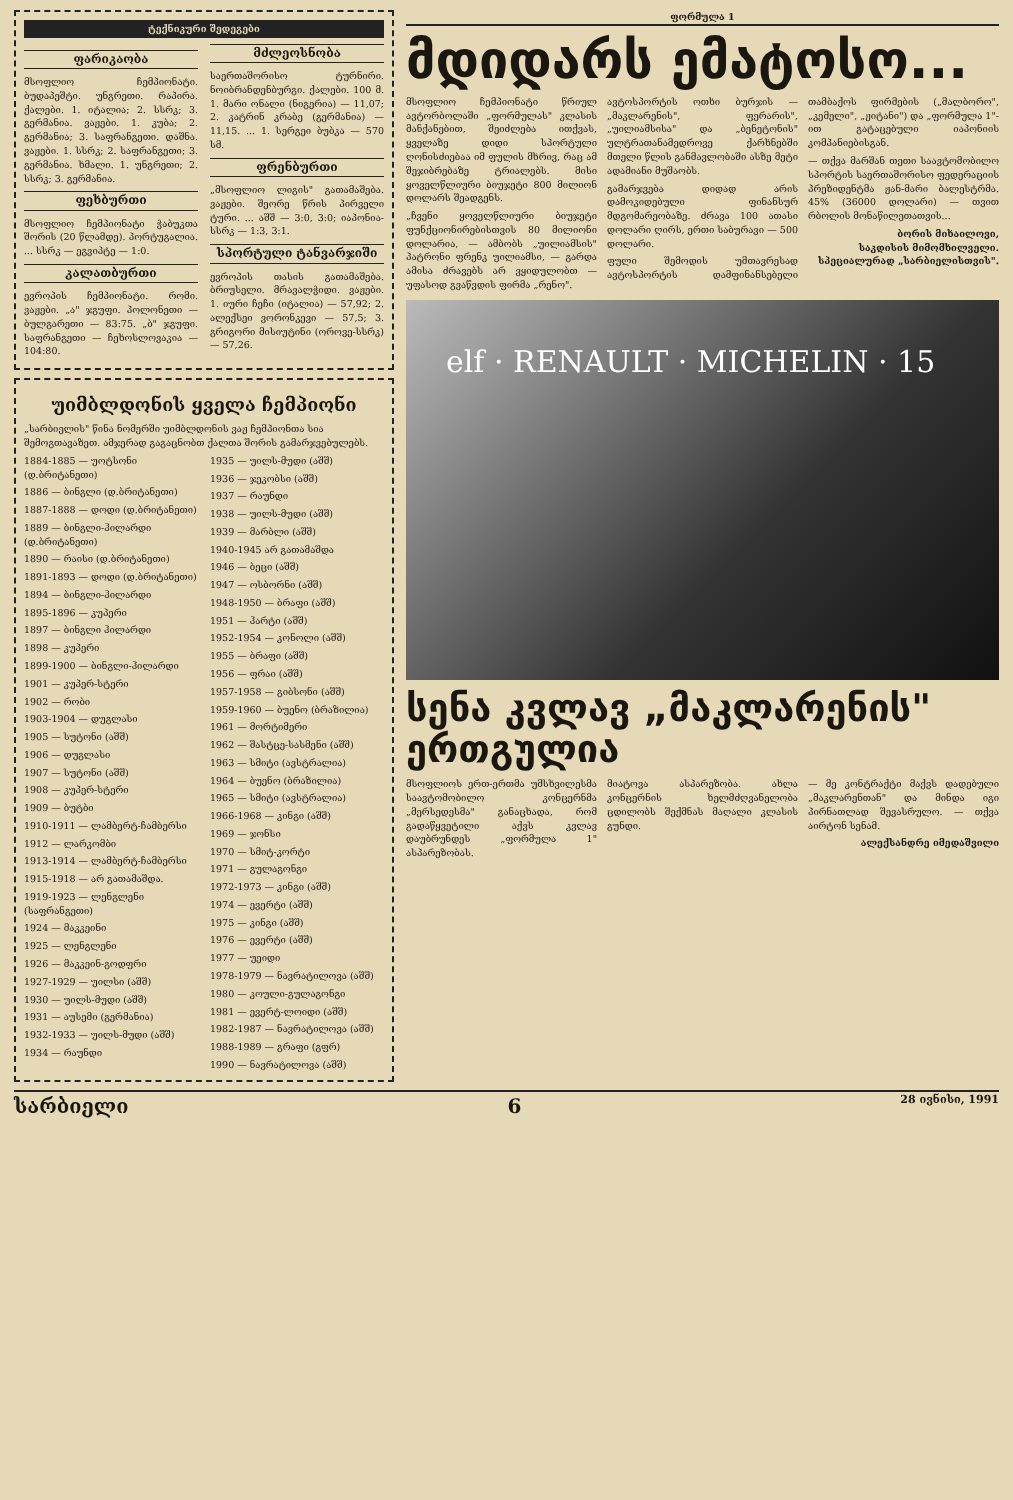ტექნიკური შედეგები
ფარიკაობა
მსოფლიო ჩემპიონატი. ბუდაპეშტი. უნგრეთი. რაპირა. ქალები. 1. იტალია; 2. სსრკ; 3. გერმანია. ვაჟები. 1. კუბა; 2. გერმანია; 3. საფრანგეთი. დაშნა. ვაჟები. 1. სსრკ; 2. საფრანგეთი; 3. გერმანია. ხმალი. 1. უნგრეთი; 2. სსრკ; 3. გერმანია.
ფეხბურთი
მსოფლიო ჩემპიონატი ჭაბუკთა შორის (20 წლამდე). პორტუგალია. ... სსრკ — ეგვიპტე — 1:0.
კალათბურთი
ევროპის ჩემპიონატი. რომი. ვაჟები. „ა" ჯგუფი. პოლონეთი — ბულგარეთი — 83:75. „ბ" ჯგუფი. საფრანგეთი — ჩეხოსლოვაკია — 104:80.
მძლეოსნობა
საერთაშორისო ტურნირი. ნოიბრანდენბურგი. ქალები. 100 მ. 1. მარი ონალი (ნიგერია) — 11,07; 2. კატრინ კრაბე (გერმანია) — 11,15. ... 1. სერგეი ბუბკა — 570 სმ.
ფრენბურთი
„მსოფლიო ლიგის" გათამაშება. ვაჟები. შეორე წრის პირველი ტური. ... აშშ — 3:0, 3:0; იაპონია-სსრკ — 1:3, 3:1.
სპორტული ტანვარჯიში
ევროპის თასის გათამაშება. ბრიუსელი. მრავალჭიდი. ვაჟები. 1. იური ჩეჩი (იტალია) — 57,92; 2. ალექსეი ვორონკევი — 57,5; 3. გრიგორი მისიუტინი (ოროვე-სსრკ) — 57,26.
უიმბლდონის ყველა ჩემპიონი
„სარბიელის" წინა ნომერში უიმბლდონის ვაჟ ჩემპიონთა სია შემოგთავაზეთ. ამჯერად გაგაცნობთ ქალთა შორის გამარჯვებულებს.
1884-1885 — უოტსონი (დ.ბრიტანეთი)
1886 — ბინგლი (დ.ბრიტანეთი)
1887-1888 — დოდი (დ.ბრიტანეთი)
1889 — ბინგლი-ჰილარდი (დ.ბრიტანეთი)
1890 — რაისი (დ.ბრიტანეთი)
1891-1893 — დოდი (დ.ბრიტანეთი)
1894 — ბინგლი-ჰილარდი
1895-1896 — კუპერი
1897 — ბინგლი ჰილარდი
1898 — კუპერი
1899-1900 — ბინგლი-ჰილარდი
1901 — კუპერ-სტერი
1902 — რობი
1903-1904 — დუგლასი
1905 — სუტონი (აშშ)
1906 — დუგლასი
1907 — სუტონი (აშშ)
1908 — კუპერ-სტერი
1909 — ბუტბი
1910-1911 — ლამბერტ-ჩამბერსი
1912 — ლარკომბი
1913-1914 — ლამბერტ-ჩამბერსი
1915-1918 — არ გათამაშდა.
1919-1923 — ლენგლენი (საფრანგეთი)
1924 — მაკკეინი
1925 — ლენგლენი
1926 — მაკკეინ-გოდფრი
1927-1929 — უილსი (აშშ)
1930 — უილს-მუდი (აშშ)
1931 — აუსემი (გერმანია)
1932-1933 — უილს-მუდი (აშშ)
1934 — რაუნდი
1935 — უილს-მუდი (აშშ)
1936 — ჯეკობსი (აშშ)
1937 — რაუნდი
1938 — უილს-მუდი (აშშ)
1939 — მარბლი (აშშ)
1940-1945 არ გათამაშდა
1946 — ბეცი (აშშ)
1947 — ოსბორნი (აშშ)
1948-1950 — ბრაფი (აშშ)
1951 — ჰარტი (აშშ)
1952-1954 — კონოლი (აშშ)
1955 — ბრაფი (აშშ)
1956 — ფრაი (აშშ)
1957-1958 — გიბსონი (აშშ)
1959-1960 — ბუენო (ბრაზილია)
1961 — მორტიმერი
1962 — შასტცე-სასმენი (აშშ)
1963 — სმიტი (ავსტრალია)
1964 — ბუენო (ბრაზილია)
1965 — სმიტი (ავსტრალია)
1966-1968 — კინგი (აშშ)
1969 — ჯონსი
1970 — სმიტ-კორტი
1971 — გულაგონგი
1972-1973 — კინგი (აშშ)
1974 — ევერტი (აშშ)
1975 — კინგი (აშშ)
1976 — ევერტი (აშშ)
1977 — უეიდი
1978-1979 — ნავრატილოვა (აშშ)
1980 — კოული-გულაგონგი
1981 — ევერტ-ლოიდი (აშშ)
1982-1987 — ნავრატილოვა (აშშ)
1988-1989 — გრაფი (გფრ)
1990 — ნავრატილოვა (აშშ)
ფორმულა 1
მდიდარს ემატოსო...
მსოფლიო ჩემპიონატი წრიულ ავტორბოლაში „ფორმულას" კლასის მანქანებით, შეიძლება ითქვას, ყველაზე დიდი სპორტული ღონისძიებაა იმ ფულის მხრივ, რაც ამ შეჯიბრებაზე ტრიალებს. მისი ყოველწლიური ბიუჯეტი 800 მილიონ დოლარს შეადგენს.
„ჩვენი ყოველწლიური ბიუჯეტი ფუნქციონირებისთვის 80 მილიონი დოლარია, — ამბობს „უილიამსის" პატრონი ფრენკ უილიამსი, — გარდა ამისა ძრავებს არ ვყიდულობთ — უფასოდ გვაწვდის ფირმა „რენო".
ავტოსპორტის ოთხი ბურჯის — „მაკლარენის", ფერარის", „უილიამსისა" და „ბენეტონის" ულტრათანამედროვე ქარხნებში მთელი წლის განმავლობაში ასზე მეტი ადამიანი მუშაობს.
გამარჯვება დიდად არის დამოკიდებული ფინანსურ მდგომარეობაზე. ძრავა 100 ათასი დოლარი ღირს, ერთი საბურავი — 500 დოლარი.
ფული შემოდის უმთავრესად ავტოსპორტის დამფინანსებელი თამბაქოს ფირმების („მალბორო", „კემელი", „ჟიტანი") და „ფორმულა 1"-ით გატაცებული იაპონიის კომპანიებისგან.
— თქვა მარშან თეთი საავტომობილო სპორტის საერთაშორისო ფედერაციის პრეზიდენტმა ჟან-მარი ბალესტრმა. 45% (36000 დოლარი) — თვით რბოლის მონაწილეთათვის...
ბორის მიხაილოვი,
საკდისის მიმომხილველი.
სპეციალურად „სარბიელისთვის".
elf · RENAULT · MICHELIN · 15
სენა კვლავ „მაკლარენის" ერთგულია
მსოფლიოს ერთ-ერთმა უმსხვილესმა საავტომობილო კონცერნმა „მერსედესმა" განაცხადა, რომ გადაწყვეტილი აქვს კვლავ დაუბრუნდეს „ფორმულა 1" ასპარეზობას.
მიატოვა ასპარეზობა. ახლა კონცერნის ხელმძღვანელობა ცდილობს შექმნას მაღალი კლასის გუნდი.
— მე კონტრაქტი მაქვს დადებული „მაკლარენთან" და მინდა იგი პირნათლად შევასრულო. — თქვა აირტონ სენამ.
ალექსანდრე იმედაშვილი
სარბიელი 6 28 ივნისი, 1991